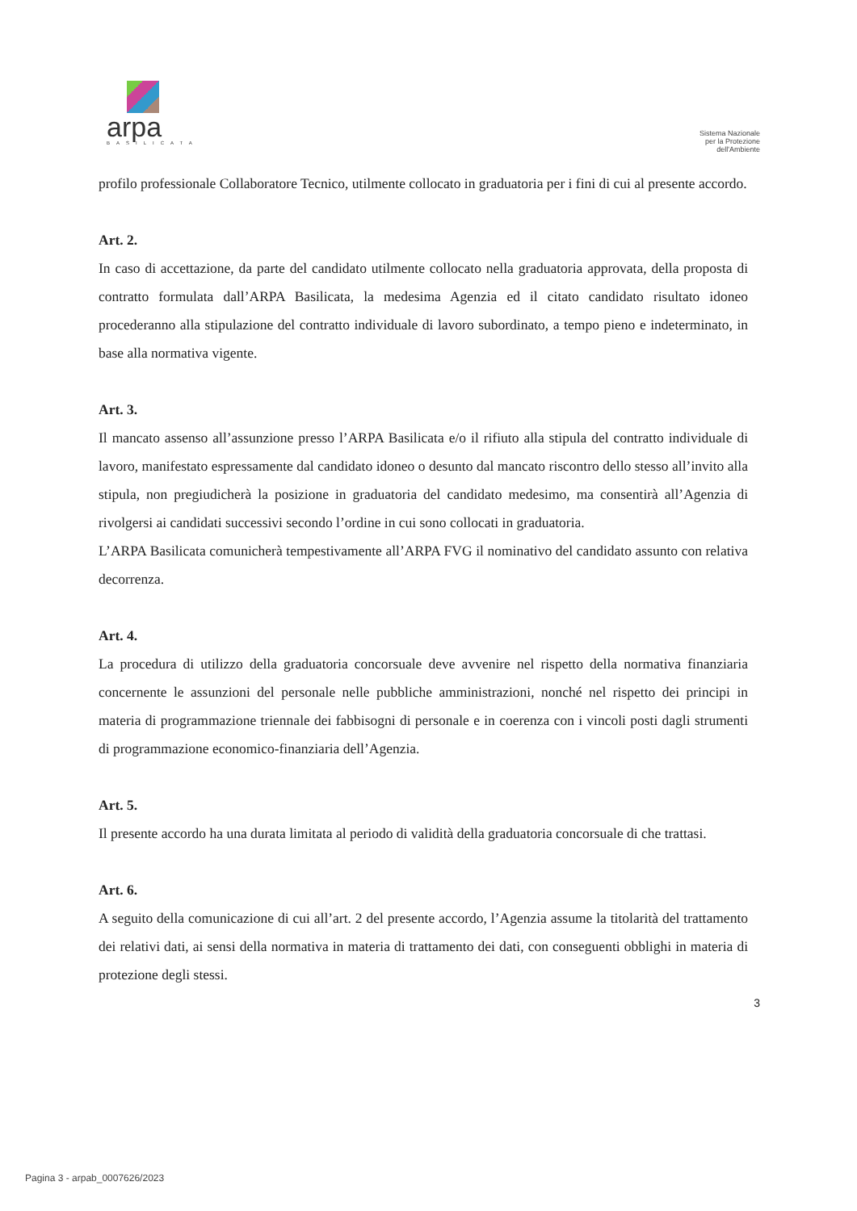arpa
BASILICATA
Sistema Nazionale
per la Protezione
dell'Ambiente
profilo professionale Collaboratore Tecnico, utilmente collocato in graduatoria per i fini di cui al presente accordo.
Art. 2.
In caso di accettazione, da parte del candidato utilmente collocato nella graduatoria approvata, della proposta di contratto formulata dall’ARPA Basilicata, la medesima Agenzia ed il citato candidato risultato idoneo procederanno alla stipulazione del contratto individuale di lavoro subordinato, a tempo pieno e indeterminato, in base alla normativa vigente.
Art. 3.
Il mancato assenso all’assunzione presso l’ARPA Basilicata e/o il rifiuto alla stipula del contratto individuale di lavoro, manifestato espressamente dal candidato idoneo o desunto dal mancato riscontro dello stesso all’invito alla stipula, non pregiudicherà la posizione in graduatoria del candidato medesimo, ma consentirà all’Agenzia di rivolgersi ai candidati successivi secondo l’ordine in cui sono collocati in graduatoria.
L’ARPA Basilicata comunicherà tempestivamente all’ARPA FVG il nominativo del candidato assunto con relativa decorrenza.
Art. 4.
La procedura di utilizzo della graduatoria concorsuale deve avvenire nel rispetto della normativa finanziaria concernente le assunzioni del personale nelle pubbliche amministrazioni, nonché nel rispetto dei principi in materia di programmazione triennale dei fabbisogni di personale e in coerenza con i vincoli posti dagli strumenti di programmazione economico-finanziaria dell’Agenzia.
Art. 5.
Il presente accordo ha una durata limitata al periodo di validità della graduatoria concorsuale di che trattasi.
Art. 6.
A seguito della comunicazione di cui all’art. 2 del presente accordo, l’Agenzia assume la titolarità del trattamento dei relativi dati, ai sensi della normativa in materia di trattamento dei dati, con conseguenti obblighi in materia di protezione degli stessi.
3
Pagina 3 - arpab_0007626/2023